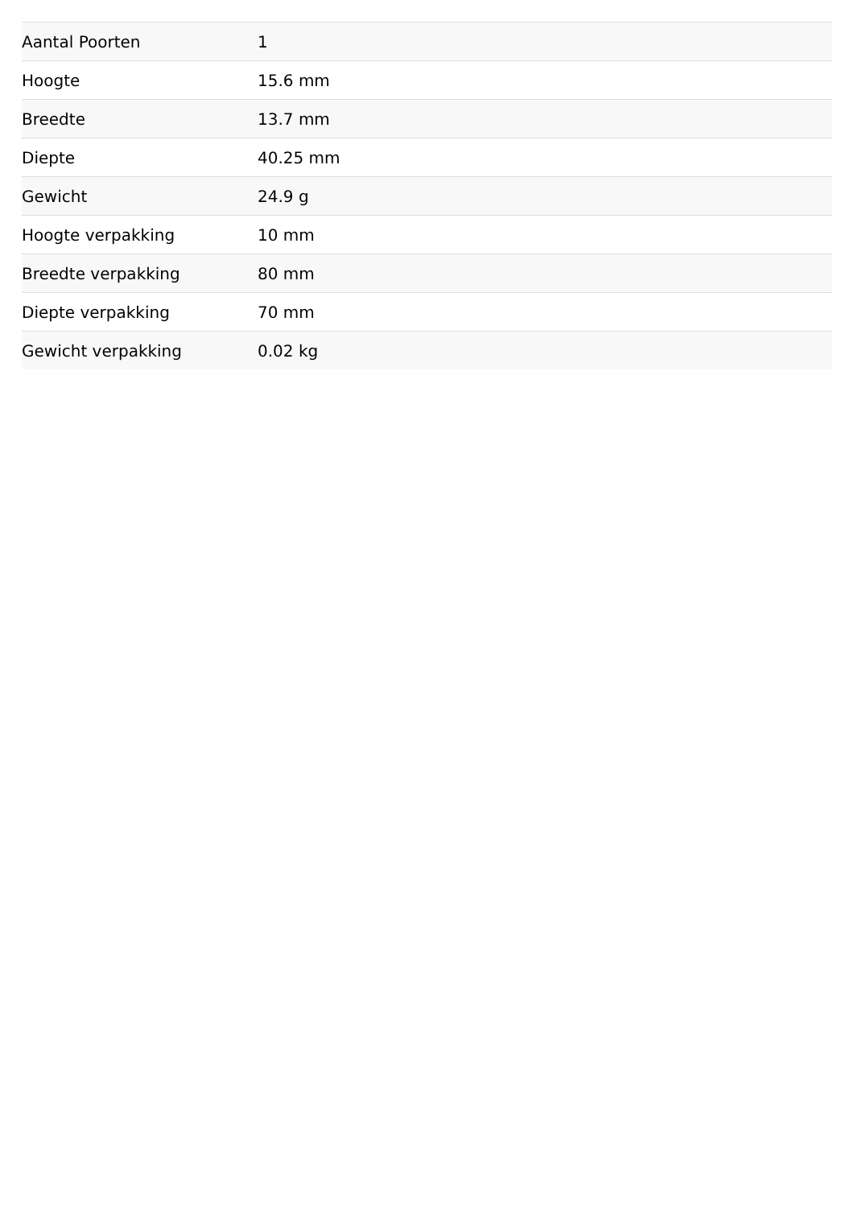| Aantal Poorten | 1 |
| Hoogte | 15.6 mm |
| Breedte | 13.7 mm |
| Diepte | 40.25 mm |
| Gewicht | 24.9 g |
| Hoogte verpakking | 10 mm |
| Breedte verpakking | 80 mm |
| Diepte verpakking | 70 mm |
| Gewicht verpakking | 0.02 kg |